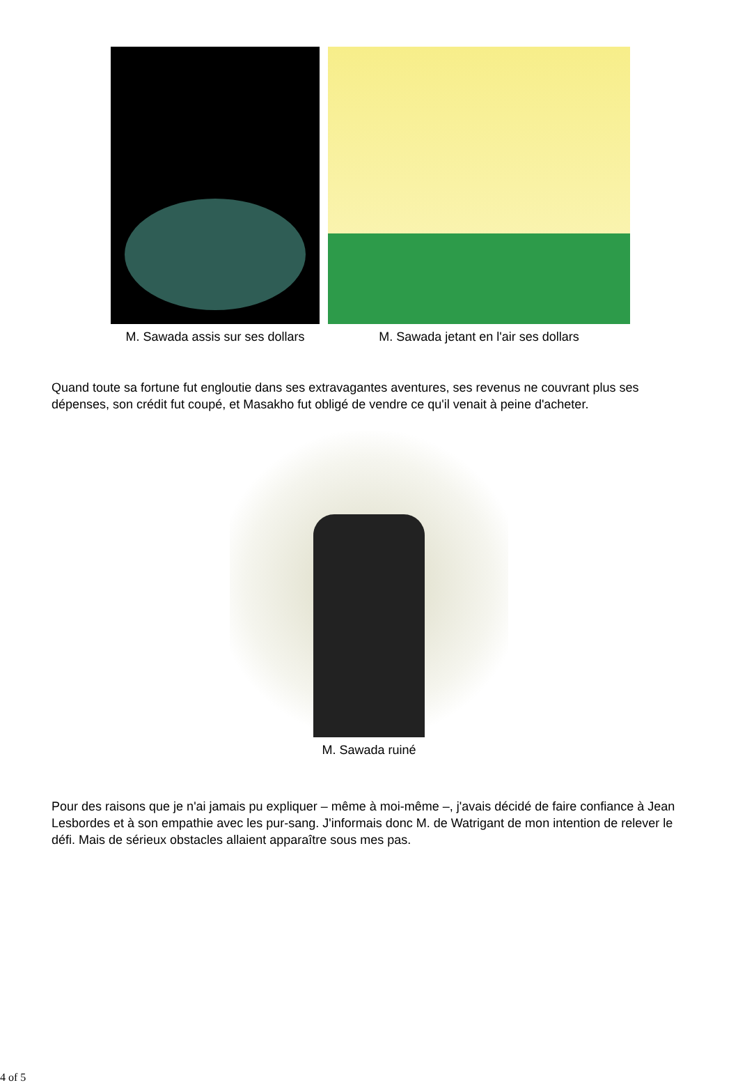M. Sawada assis sur ses dollars
M. Sawada jetant en l'air ses dollars
Quand toute sa fortune fut engloutie dans ses extravagantes aventures, ses revenus ne couvrant plus ses dépenses, son crédit fut coupé, et Masakho fut obligé de vendre ce qu'il venait à peine d'acheter.
M. Sawada ruiné
Pour des raisons que je n'ai jamais pu expliquer – même à moi-même –, j'avais décidé de faire confiance à Jean Lesbordes et à son empathie avec les pur-sang. J'informais donc M. de Watrigant de mon intention de relever le défi. Mais de sérieux obstacles allaient apparaître sous mes pas.
4 of 5